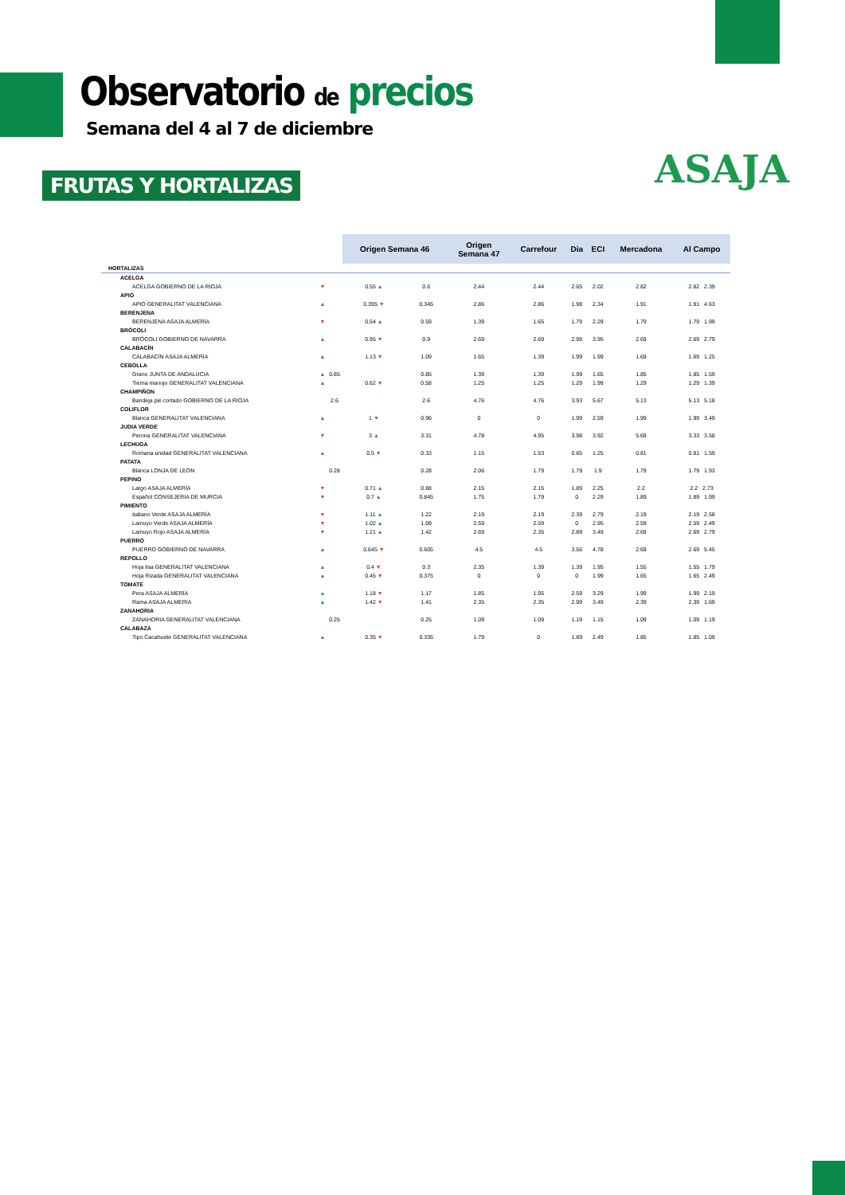Observatorio de precios
Semana del 4 al 7 de diciembre
FRUTAS Y HORTALIZAS
ASAJA
| | | | Origen Semana 46 | | Origen Semana 47 | Carrefour | Dia | ECI | Mercadona | Al Campo |
| HORTALIZAS | | | | | | | | | | |
| ACELGA | | | | | | | | | | |
| ACELGA GOBIERNO DE LA RIOJA | ▼ | | 0.55 ▲ | 0.6 | 2.44 | 2.44 | 2.65 | 2.02 | 2.82 | 2.82 2.39 |
| APIO | | | | | | | | | | |
| APIO GENERALITAT VALENCIANA | ▲ | | 0.395 ▼ | 0.345 | 2.86 | 2.86 | 1.98 | 2.34 | 1.91 | 1.91 4.63 |
| BERENJENA | | | | | | | | | | |
| BERENJENA ASAJA ALMERÍA | ▼ | | 0.54 ▲ | 0.59 | 1.39 | 1.65 | 1.79 | 2.29 | 1.79 | 1.79 1.99 |
| BRÓCOLI | | | | | | | | | | |
| BRÓCOLI GOBIERNO DE NAVARRA | ▲ | | 0.95 ▼ | 0.9 | 2.69 | 2.69 | 2.98 | 3.95 | 2.69 | 2.69 2.79 |
| CALABACÍN | | | | | | | | | | |
| CALABACÍN ASAJA ALMERÍA | ▲ | | 1.13 ▼ | 1.09 | 1.65 | 1.39 | 1.99 | 1.99 | 1.69 | 1.69 1.25 |
| CEBOLLA | | | | | | | | | | |
| Grano JUNTA DE ANDALUCIA | ▲ | 0.85 | | 0.85 | 1.39 | 1.39 | 1.99 | 1.65 | 1.85 | 1.85 1.59 |
| Tierna manojo GENERALITAT VALENCIANA | ▲ | | 0.62 ▼ | 0.58 | 1.25 | 1.25 | 1.29 | 1.99 | 1.29 | 1.29 1.39 |
| CHAMPIÑON | | | | | | | | | | |
| Bandeja pie cortado GOBIERNO DE LA RIOJA | | 2.6 | | 2.6 | 4.76 | 4.76 | 3.93 | 5.67 | 5.13 | 5.13 5.18 |
| COLIFLOR | | | | | | | | | | |
| Blanca GENERALITAT VALENCIANA | ▲ | | 1 ▼ | 0.96 | 0 | 0 | 1.99 | 2.59 | 1.99 | 1.99 3.49 |
| JUDIA VERDE | | | | | | | | | | |
| Perona GENERALITAT VALENCIANA | ▼ | | 3 ▲ | 3.31 | 4.78 | 4.95 | 3.98 | 3.92 | 5.69 | 3.33 3.58 |
| LECHUGA | | | | | | | | | | |
| Romana unidad GENERALITAT VALENCIANA | ▲ | | 0.5 ▼ | 0.33 | 1.15 | 1.53 | 0.85 | 1.25 | 0.81 | 0.81 1.59 |
| PATATA | | | | | | | | | | |
| Blanca LONJA DE LEON | | 0.28 | | 0.28 | 2.06 | 1.79 | 1.79 | 1.9 | 1.79 | 1.79 1.93 |
| PEPINO | | | | | | | | | | |
| Largo ASAJA ALMERÍA | ▼ | | 0.71 ▲ | 0.88 | 2.15 | 2.15 | 1.89 | 2.25 | 2.2 | 2.2 2.73 |
| Español CONSEJERIA DE MURCIA | ▼ | | 0.7 ▲ | 0.845 | 1.75 | 1.79 | 0 | 2.29 | 1.89 | 1.89 1.99 |
| PIMIENTO | | | | | | | | | | |
| Italiano Verde ASAJA ALMERÍA | ▼ | | 1.11 ▲ | 1.22 | 2.19 | 2.19 | 2.39 | 2.79 | 2.19 | 2.19 2.58 |
| Lamuyo Verde ASAJA ALMERÍA | ▼ | | 1.02 ▲ | 1.09 | 2.59 | 2.59 | 0 | 2.95 | 2.59 | 2.59 2.49 |
| Lamuyo Rojo ASAJA ALMERÍA | ▼ | | 1.21 ▲ | 1.42 | 2.69 | 2.35 | 2.89 | 3.49 | 2.69 | 2.69 2.79 |
| PUERRO | | | | | | | | | | |
| PUERRO GOBIERNO DE NAVARRA | ▲ | | 0.645 ▼ | 0.605 | 4.5 | 4.5 | 3.56 | 4.78 | 2.69 | 2.69 5.45 |
| REPOLLO | | | | | | | | | | |
| Hoja lisa GENERALITAT VALENCIANA | ▲ | | 0.4 ▼ | 0.3 | 2.35 | 1.39 | 1.39 | 1.95 | 1.55 | 1.55 1.79 |
| Hoja Rizada GENERALITAT VALENCIANA | ▲ | | 0.45 ▼ | 0.375 | 0 | 0 | 0 | 1.99 | 1.65 | 1.65 2.49 |
| TOMATE | | | | | | | | | | |
| Pera ASAJA ALMERÍA | ▲ | | 1.18 ▼ | 1.17 | 1.85 | 1.95 | 2.59 | 3.29 | 1.99 | 1.99 2.19 |
| Rama ASAJA ALMERIA | ▲ | | 1.42 ▼ | 1.41 | 2.35 | 2.35 | 2.99 | 3.49 | 2.39 | 2.39 1.69 |
| ZANAHORIA | | | | | | | | | | |
| ZANAHORIA GENERALITAT VALENCIANA | | 0.25 | | 0.25 | 1.09 | 1.09 | 1.19 | 1.15 | 1.09 | 1.09 1.19 |
| CALABAZA | | | | | | | | | | |
| Tipo Cacahuete GENERALITAT VALENCIANA | ▲ | | 0.35 ▼ | 0.335 | 1.79 | 0 | 1.89 | 2.49 | 1.85 | 1.85 1.09 |